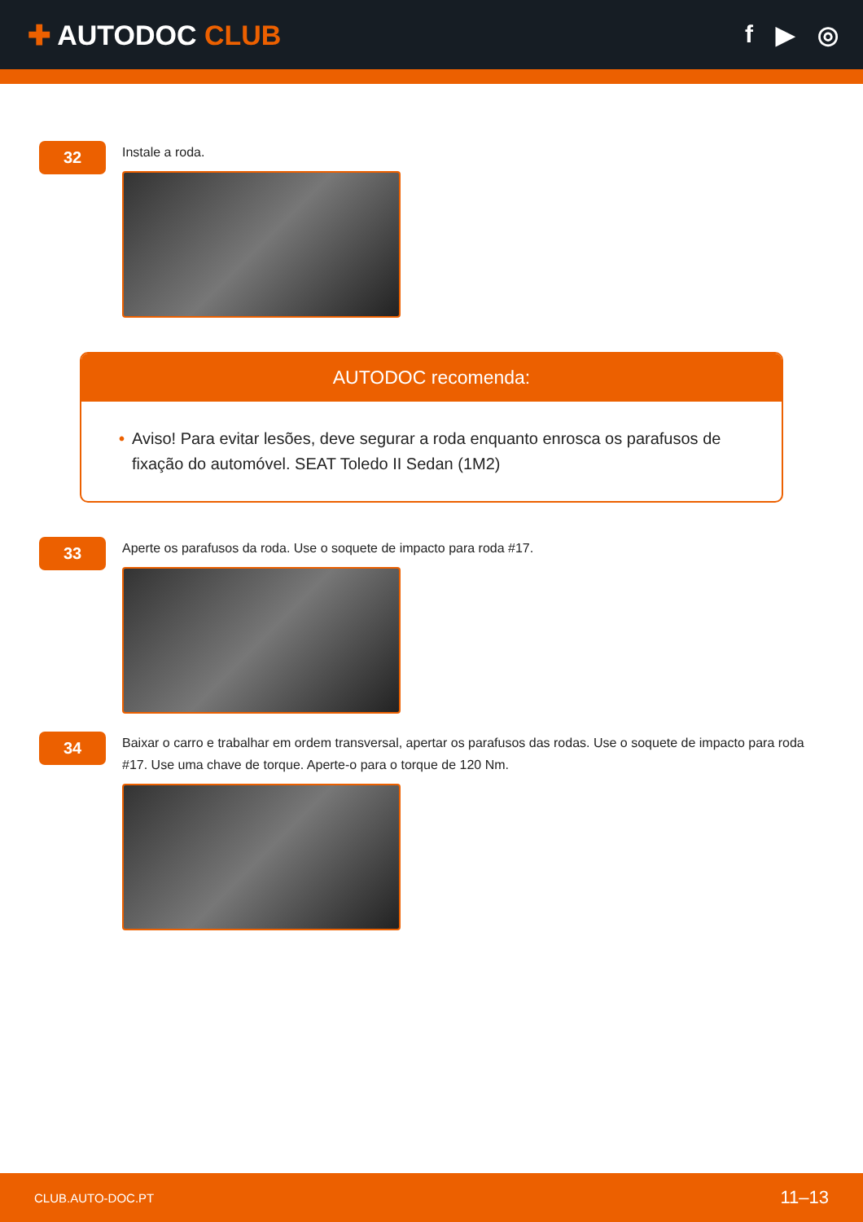✚ AUTODOC CLUB f ▶ ◎
32
Instale a roda.
AUTODOC recomenda:
• Aviso! Para evitar lesões, deve segurar a roda enquanto enrosca os parafusos de fixação do automóvel. SEAT Toledo II Sedan (1M2)
33
Aperte os parafusos da roda. Use o soquete de impacto para roda #17.
34
Baixar o carro e trabalhar em ordem transversal, apertar os parafusos das rodas. Use o soquete de impacto para roda #17. Use uma chave de torque. Aperte-o para o torque de 120 Nm.
CLUB.AUTO-DOC.PT 11–13